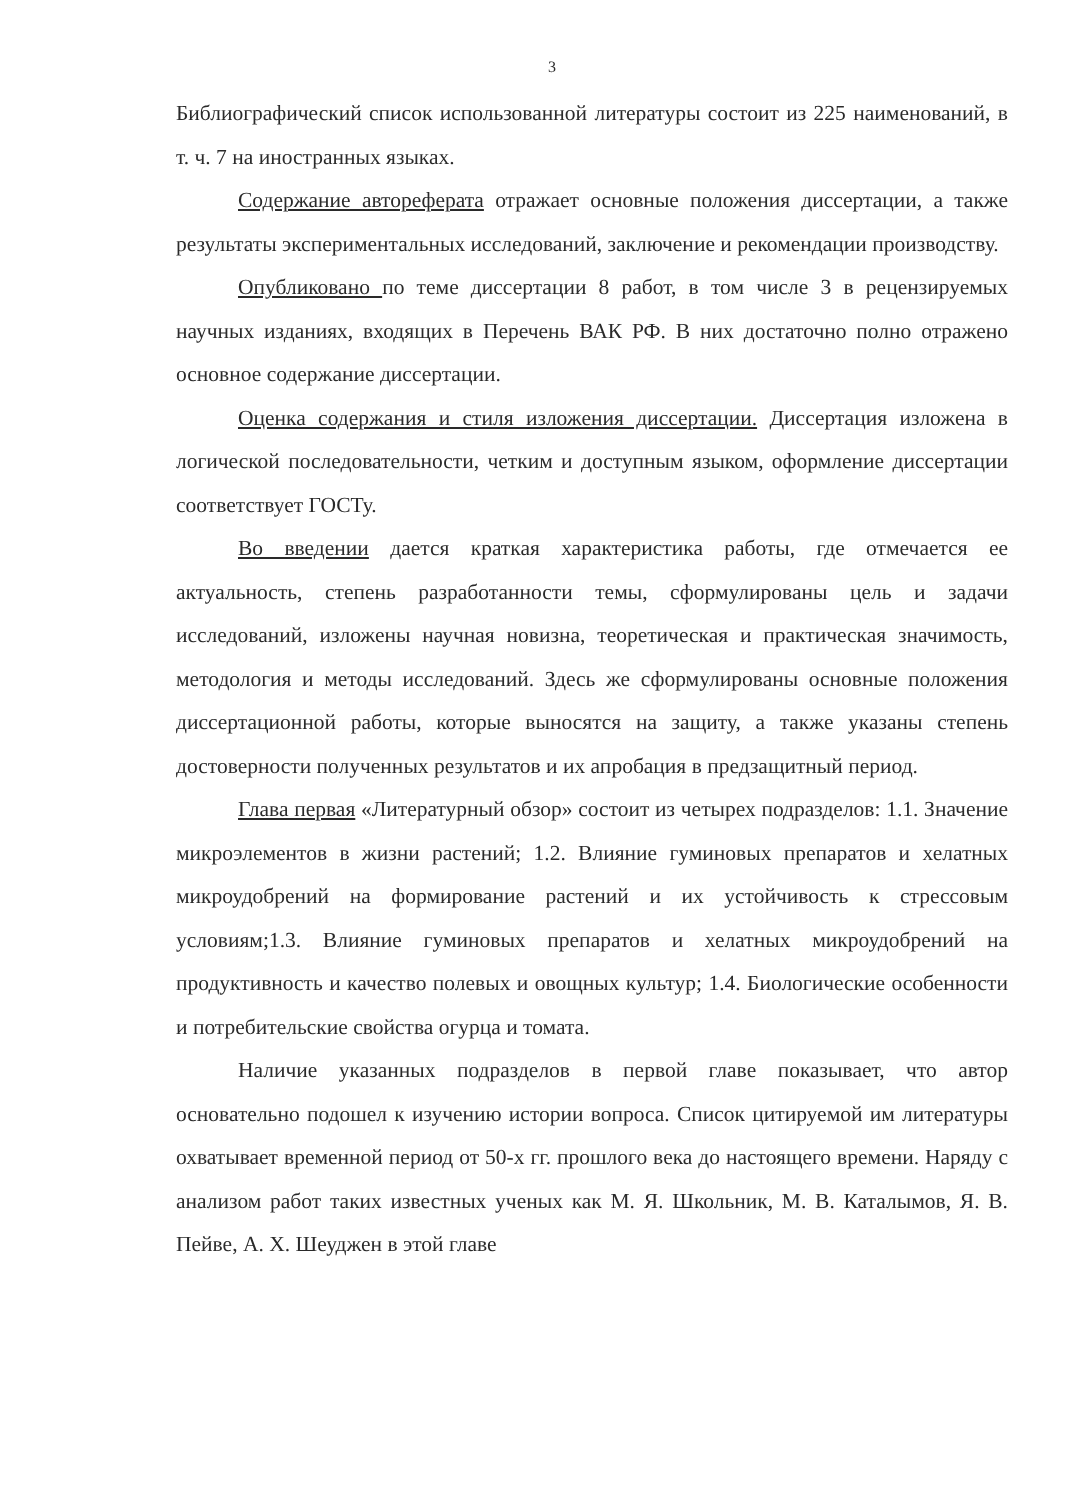3
Библиографический список использованной литературы состоит из 225 наименований, в т. ч. 7 на иностранных языках.
Содержание автореферата отражает основные положения диссертации, а также результаты экспериментальных исследований, заключение и рекомендации производству.
Опубликовано по теме диссертации 8 работ, в том числе 3 в рецензируемых научных изданиях, входящих в Перечень ВАК РФ. В них достаточно полно отражено основное содержание диссертации.
Оценка содержания и стиля изложения диссертации. Диссертация изложена в логической последовательности, четким и доступным языком, оформление диссертации соответствует ГОСТу.
Во введении дается краткая характеристика работы, где отмечается ее актуальность, степень разработанности темы, сформулированы цель и задачи исследований, изложены научная новизна, теоретическая и практическая значимость, методология и методы исследований. Здесь же сформулированы основные положения диссертационной работы, которые выносятся на защиту, а также указаны степень достоверности полученных результатов и их апробация в предзащитный период.
Глава первая «Литературный обзор» состоит из четырех подразделов: 1.1. Значение микроэлементов в жизни растений; 1.2. Влияние гуминовых препаратов и хелатных микроудобрений на формирование растений и их устойчивость к стрессовым условиям;1.3. Влияние гуминовых препаратов и хелатных микроудобрений на продуктивность и качество полевых и овощных культур; 1.4. Биологические особенности и потребительские свойства огурца и томата.
Наличие указанных подразделов в первой главе показывает, что автор основательно подошел к изучению истории вопроса. Список цитируемой им литературы охватывает временной период от 50-х гг. прошлого века до настоящего времени. Наряду с анализом работ таких известных ученых как М. Я. Школьник, М. В. Каталымов, Я. В. Пейве, А. Х. Шеуджен в этой главе